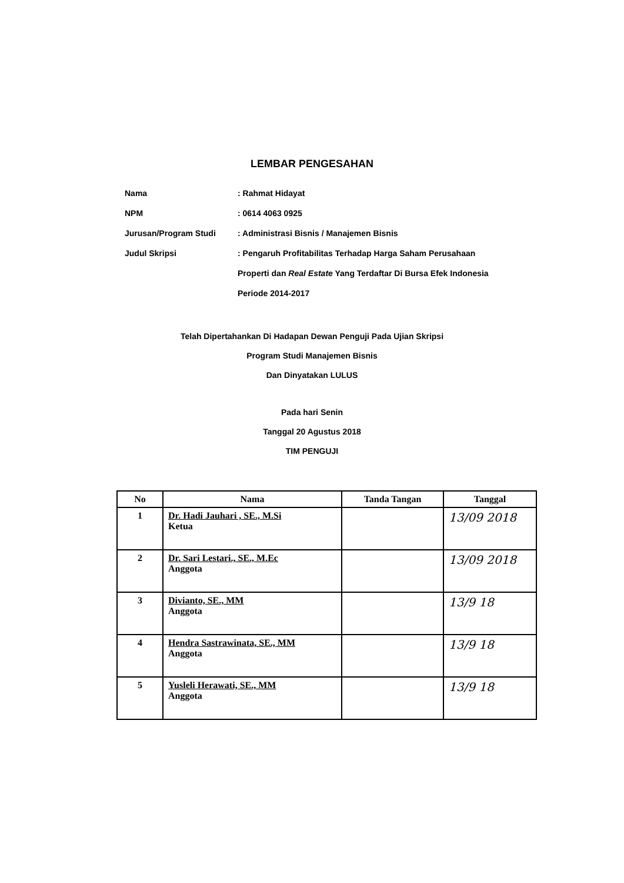LEMBAR PENGESAHAN
Nama : Rahmat Hidayat
NPM : 0614 4063 0925
Jurusan/Program Studi : Administrasi Bisnis / Manajemen Bisnis
Judul Skripsi : Pengaruh Profitabilitas Terhadap Harga Saham Perusahaan
Properti dan Real Estate Yang Terdaftar Di Bursa Efek Indonesia
Periode 2014-2017
Telah Dipertahankan Di Hadapan Dewan Penguji Pada Ujian Skripsi
Program Studi Manajemen Bisnis
Dan Dinyatakan LULUS
Pada hari Senin
Tanggal 20 Agustus 2018
TIM PENGUJI
| No | Nama | Tanda Tangan | Tanggal |
| --- | --- | --- | --- |
| 1 | Dr. Hadi Jauhari , SE., M.Si Ketua | | 13/09 2018 |
| 2 | Dr. Sari Lestari., SE., M.Ec Anggota | | 13/09 2018 |
| 3 | Divianto, SE., MM Anggota | | 13/9 18 |
| 4 | Hendra Sastrawinata, SE., MM Anggota | | 13/9 18 |
| 5 | Yusleli Herawati, SE., MM Anggota | | 13/9 18 |